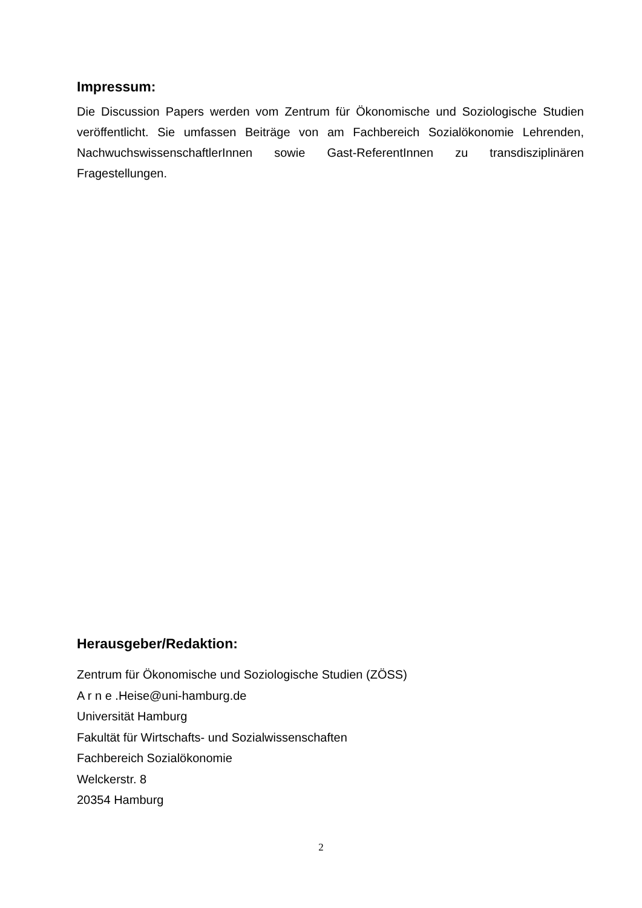Impressum:
Die Discussion Papers werden vom Zentrum für Ökonomische und Soziologische Studien veröffentlicht. Sie umfassen Beiträge von am Fachbereich Sozialökonomie Lehrenden, NachwuchswissenschaftlerInnen sowie Gast-ReferentInnen zu transdisziplinären Fragestellungen.
Herausgeber/Redaktion:
Zentrum für Ökonomische und Soziologische Studien (ZÖSS)
A r n e .Heise@uni-hamburg.de
Universität Hamburg
Fakultät für Wirtschafts- und Sozialwissenschaften
Fachbereich Sozialökonomie
Welckerstr. 8
20354 Hamburg
2